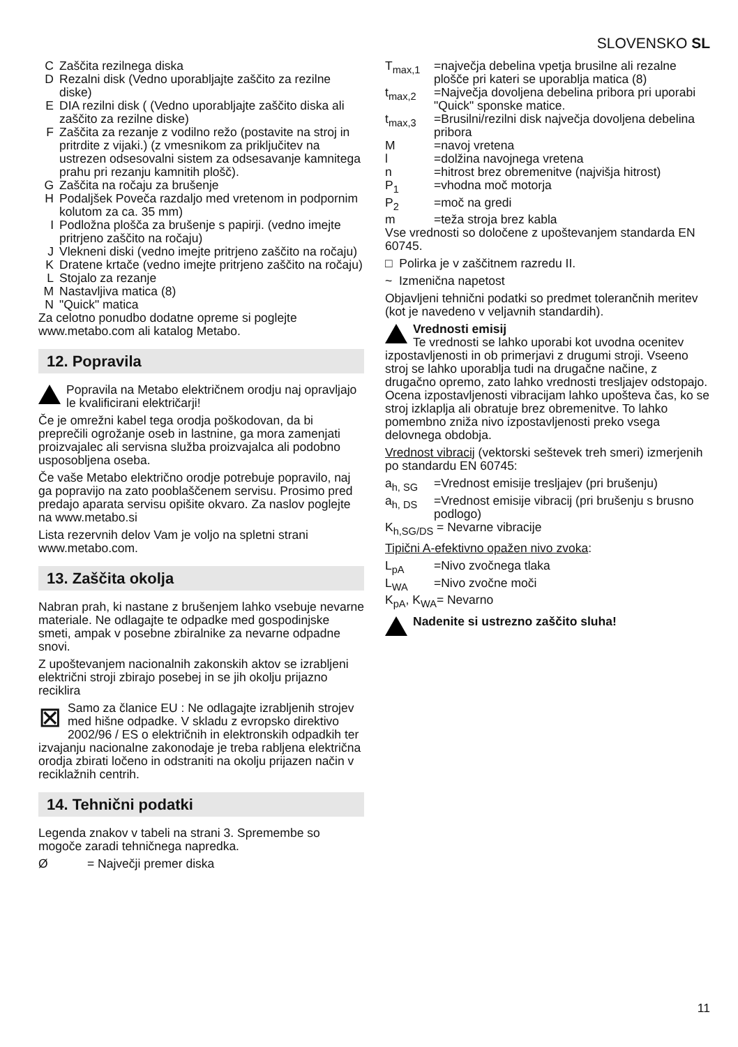SLOVENSKO SL
C Zaščita rezilnega diska
D Rezalni disk (Vedno uporabljajte zaščito za rezilne diske)
E DIA rezilni disk ( (Vedno uporabljajte zaščito diska ali zaščito za rezilne diske)
F Zaščita za rezanje z vodilno režo (postavite na stroj in pritrdite z vijaki.) (z vmesnikom za priključitev na ustrezen odsesovalni sistem za odsesavanje kamnitega prahu pri rezanju kamnitih plošč).
G Zaščita na ročaju za brušenje
H Podaljšek Poveča razdaljo med vretenom in podpornim kolutom za ca. 35 mm)
I Podložna plošča za brušenje s papirji. (vedno imejte pritrjeno zaščito na ročaju)
J Vlekneni diski (vedno imejte pritrjeno zaščito na ročaju)
K Dratene krtače (vedno imejte pritrjeno zaščito na ročaju)
L Stojalo za rezanje
M Nastavljiva matica (8)
N "Quick" matica
Za celotno ponudbo dodatne opreme si poglejte www.metabo.com ali katalog Metabo.
12. Popravila
Popravila na Metabo električnem orodju naj opravljajo le kvalificirani električarji!
Če je omrežni kabel tega orodja poškodovan, da bi preprečili ogrožanje oseb in lastnine, ga mora zamenjati proizvajalec ali servisna služba proizvajalca ali podobno usposobljena oseba.
Če vaše Metabo električno orodje potrebuje popravilo, naj ga popravijo na zato pooblaščenem servisu. Prosimo pred predajo aparata servisu opišite okvaro. Za naslov poglejte na www.metabo.si
Lista rezervnih delov Vam je voljo na spletni strani www.metabo.com.
13. Zaščita okolja
Nabran prah, ki nastane z brušenjem lahko vsebuje nevarne materiale. Ne odlagajte te odpadke med gospodinjske smeti, ampak v posebne zbiralnike za nevarne odpadne snovi.
Z upoštevanjem nacionalnih zakonskih aktov se izrabljeni električni stroji zbirajo posebej in se jih okolju prijazno reciklira
⊠ Samo za članice EU : Ne odlagajte izrabljenih strojev med hišne odpadke. V skladu z evropsko direktivo 2002/96 / ES o električnih in elektronskih odpadkih ter izvajanju nacionalne zakonodaje je treba rabljena električna orodja zbirati ločeno in odstraniti na okolju prijazen način v reciklažnih centrih.
14. Tehnični podatki
Legenda znakov v tabeli na strani 3. Spremembe so mogoče zaradi tehničnega napredka.
Ø = Največji premer diska
T<sub>max,1</sub> =največja debelina vpetja brusilne ali rezalne plošče pri kateri se uporablja matica (8)
t<sub>max,2</sub> =Največja dovoljena debelina pribora pri uporabi "Quick" sponske matice.
t<sub>max,3</sub> =Brusilni/rezilni disk največja dovoljena debelina pribora
M =navoj vretena
l =dolžina navojnega vretena
n =hitrost brez obremenitve (najvišja hitrost)
P<sub>1</sub> =vhodna moč motorja
P<sub>2</sub> =moč na gredi
m =teža stroja brez kabla
Vse vrednosti so določene z upoštevanjem standarda EN 60745.
□ Polirka je v zaščitnem razredu II.
~ Izmenična napetost
Objavljeni tehnični podatki so predmet tolerančnih meritev (kot je navedeno v veljavnih standardih).
Vrednosti emisij
Te vrednosti se lahko uporabi kot uvodna ocenitev izpostavljenosti in ob primerjavi z drugumi stroji. Vseeno stroj se lahko uporablja tudi na drugačne načine, z drugačno opremo, zato lahko vrednosti tresljajev odstopajo. Ocena izpostavljenosti vibracijam lahko upošteva čas, ko se stroj izklaplja ali obratuje brez obremenitve. To lahko pomembno zniža nivo izpostavljenosti preko vsega delovnega obdobja.
Vrednost vibracij (vektorski seštevek treh smeri) izmerjenih po standardu EN 60745:
a<sub>h, SG</sub> =Vrednost emisije tresljajev (pri brušenju)
a<sub>h, DS</sub> =Vrednost emisije vibracij (pri brušenju s brusno podlogo)
K<sub>h,SG/DS</sub> = Nevarne vibracije
Tipični A-efektivno opažen nivo zvoka:
L<sub>pA</sub> =Nivo zvočnega tlaka
L<sub>WA</sub> =Nivo zvočne moči
K<sub>pA</sub>, K<sub>WA</sub>= Nevarno
Nadenite si ustrezno zaščito sluha!
11